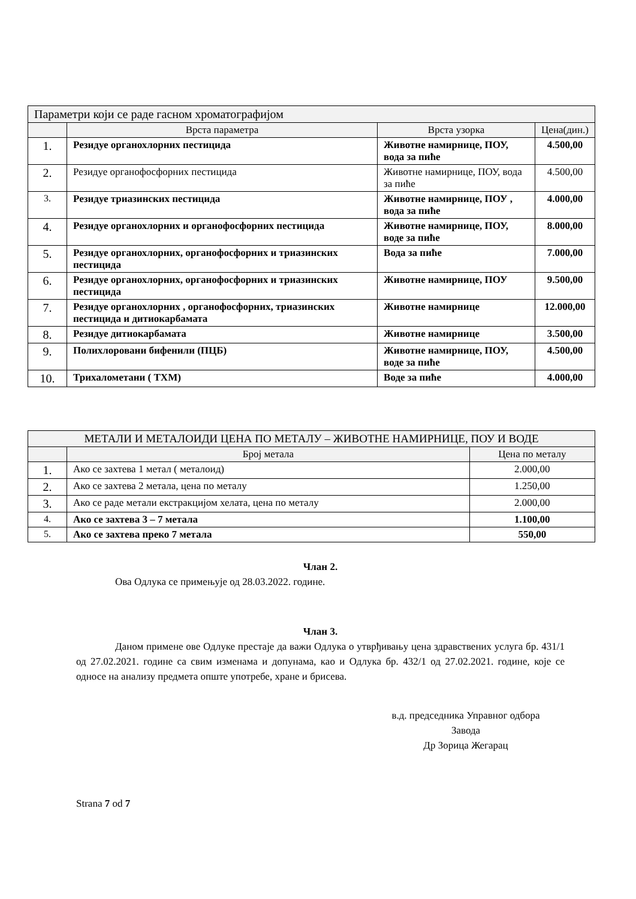| Параметри који се раде гасном хроматографијом | | | |
| --- | --- | --- | --- |
| | Врста параметра | Врста узорка | Цена(дин.) |
| 1. | Резидуе органохлорних пестицида | Животне намирнице, ПОУ, вода за пиће | 4.500,00 |
| 2. | Резидуе органофосфорних пестицида | Животне намирнице, ПОУ, вода за пиће | 4.500,00 |
| 3. | Резидуе триазинских пестицида | Животне намирнице, ПОУ , вода за пиће | 4.000,00 |
| 4. | Резидуе органохлорних и органофосфорних пестицида | Животне намирнице, ПОУ, воде за пиће | 8.000,00 |
| 5. | Резидуе органохлорних, органофосфорних и триазинских пестицида | Вода за пиће | 7.000,00 |
| 6. | Резидуе органохлорних, органофосфорних и триазинских пестицида | Животне намирнице, ПОУ | 9.500,00 |
| 7. | Резидуе органохлорних , органофосфорних, триазинских пестицида и дитиокарбамата | Животне намирнице | 12.000,00 |
| 8. | Резидуе дитиокарбамата | Животне намирнице | 3.500,00 |
| 9. | Полихлоровани бифенили (ПЦБ) | Животне намирнице, ПОУ, воде за пиће | 4.500,00 |
| 10. | Трихалометани ( ТХМ) | Воде за пиће | 4.000,00 |
| МЕТАЛИ И МЕТАЛОИДИ ЦЕНА ПО МЕТАЛУ – ЖИВОТНЕ НАМИРНИЦЕ, ПОУ И ВОДЕ | | |
| --- | --- | --- |
| | Број метала | Цена по металу |
| 1. | Ако се захтева 1 метал ( металоид) | 2.000,00 |
| 2. | Ако се захтева 2 метала, цена по металу | 1.250,00 |
| 3. | Ако се раде метали екстракцијом хелата, цена по металу | 2.000,00 |
| 4. | Ако се захтева 3 – 7 метала | 1.100,00 |
| 5. | Ако се захтева преко 7 метала | 550,00 |
Члан 2.
Ова Одлука се примењује од 28.03.2022. године.
Члан 3.
Даном примене ове Одлуке престаје да важи Одлука о утврђивању цена здравствених услуга бр. 431/1 од 27.02.2021. године са свим изменама и допунама, као и Одлука бр. 432/1 од 27.02.2021. године, које се односе на анализу предмета опште употребе, хране и брисева.
в.д. председника Управног одбора
Завода
Др Зорица Жегарац
Strana 7 od 7